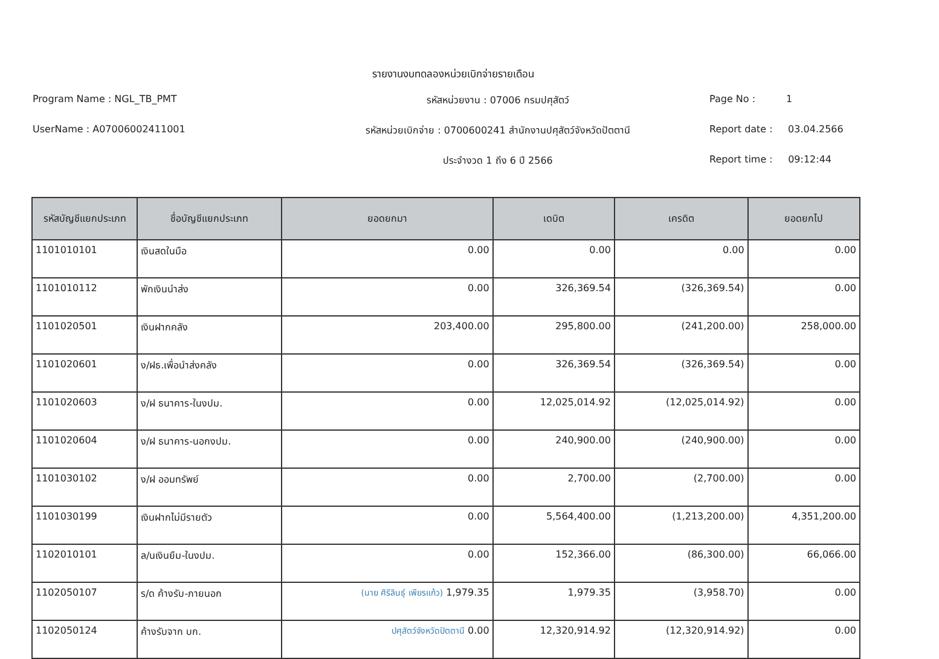รายงานงบทดลองหน่วยเบิกจ่ายรายเดือน
Program Name : NGL_TB_PMT
รหัสหน่วยงาน : 07006 กรมปศุสัตว์
Page No : 1
UserName : A07006002411001
รหัสหน่วยเบิกจ่าย : 0700600241 สำนักงานปศุสัตว์จังหวัดปัตตานี
Report date : 03.04.2566
ประจำงวด 1 ถึง 6 ปี 2566
Report time : 09:12:44
| รหัสบัญชีแยกประเภท | ชื่อบัญชีแยกประเภท | ยอดยกมา | เดบิต | เครดิต | ยอดยกไป |
| --- | --- | --- | --- | --- | --- |
| 1101010101 | เงินสดในมือ | 0.00 | 0.00 | 0.00 | 0.00 |
| 1101010112 | พักเงินนำส่ง | 0.00 | 326,369.54 | (326,369.54) | 0.00 |
| 1101020501 | เงินฝากคลัง | 203,400.00 | 295,800.00 | (241,200.00) | 258,000.00 |
| 1101020601 | ง/ฝธ.เพื่อนำส่งคลัง | 0.00 | 326,369.54 | (326,369.54) | 0.00 |
| 1101020603 | ง/ฝ ธนาคาร-ในงปม. | 0.00 | 12,025,014.92 | (12,025,014.92) | 0.00 |
| 1101020604 | ง/ฝ ธนาคาร-นอกงปม. | 0.00 | 240,900.00 | (240,900.00) | 0.00 |
| 1101030102 | ง/ฝ ออมทรัพย์ | 0.00 | 2,700.00 | (2,700.00) | 0.00 |
| 1101030199 | เงินฝากไม่มีรายตัว | 0.00 | 5,564,400.00 | (1,213,200.00) | 4,351,200.00 |
| 1102010101 | ล/นเงินยืม-ในงปม. | 0.00 | 152,366.00 | (86,300.00) | 66,066.00 |
| 1102050107 | ร/ด ค้างรับ-ภายนอก | (นาย ศิริลินธุ์ เพียรแก้ว) 1,979.35 | 1,979.35 | (3,958.70) | 0.00 |
| 1102050124 | ค้างรับจาก บก. | ปศุสัตว์จังหวัดปัตตานี 0.00 | 12,320,914.92 | (12,320,914.92) | 0.00 |